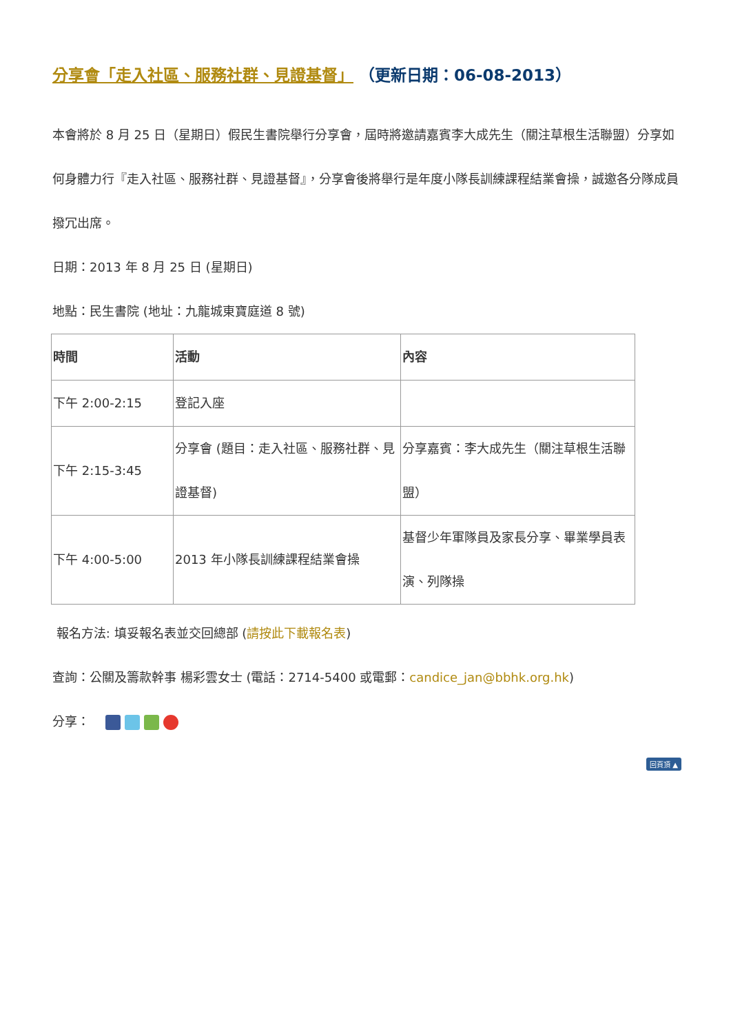分享會「走入社區、服務社群、見證基督」 （更新日期：06-08-2013）
本會將於 8 月 25 日（星期日）假民生書院舉行分享會，屆時將邀請嘉賓李大成先生（關注草根生活聯盟）分享如何身體力行『走入社區、服務社群、見證基督』，分享會後將舉行是年度小隊長訓練課程結業會操，誠邀各分隊成員撥冗出席。
日期：2013 年 8 月 25 日 (星期日)
地點：民生書院 (地址：九龍城東寶庭道 8 號)
| 時間 | 活動 | 內容 |
| --- | --- | --- |
| 下午 2:00-2:15 | 登記入座 | |
| 下午 2:15-3:45 | 分享會 (題目：走入社區、服務社群、見證基督) | 分享嘉賓：李大成先生（關注草根生活聯盟） |
| 下午 4:00-5:00 | 2013 年小隊長訓練課程結業會操 | 基督少年軍隊員及家長分享、畢業學員表演、列隊操 |
報名方法: 填妥報名表並交回總部 (請按此下載報名表)
查詢：公關及籌款幹事 楊彩雲女士 (電話：2714-5400 或電郵：candice_jan@bbhk.org.hk)
分享：
回頁頂 ▲